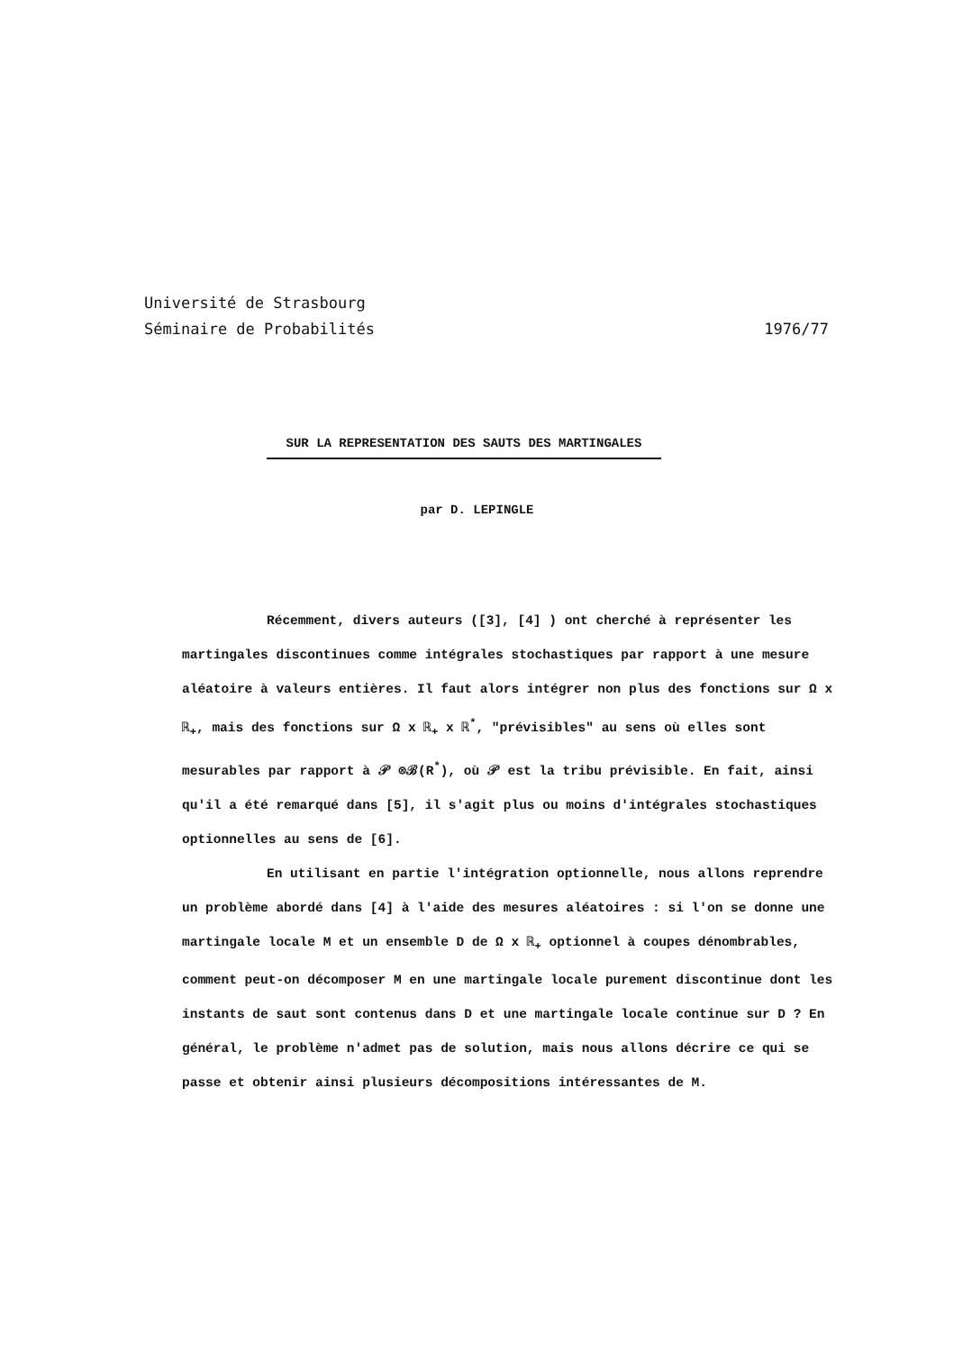Université de Strasbourg
Séminaire de Probabilités 1976/77
SUR LA REPRESENTATION DES SAUTS DES MARTINGALES
par D. LEPINGLE
Récemment, divers auteurs ([3], [4] ) ont cherché à représenter les martingales discontinues comme intégrales stochastiques par rapport à une mesure aléatoire à valeurs entières. Il faut alors intégrer non plus des fonctions sur Ω x ℝ<sub>+</sub>, mais des fonctions sur Ω x ℝ<sub>+</sub> x ℝ<sup>*</sup>, "prévisibles" au sens où elles sont mesurables par rapport à 𝒫 ⊗ℬ(R<sup>*</sup>), où 𝒫 est la tribu prévisible. En fait, ainsi qu'il a été remarqué dans [5], il s'agit plus ou moins d'intégrales stochastiques optionnelles au sens de [6].
En utilisant en partie l'intégration optionnelle, nous allons reprendre un problème abordé dans [4] à l'aide des mesures aléatoires : si l'on se donne une martingale locale M et un ensemble D de Ω x ℝ<sub>+</sub> optionnel à coupes dénombrables, comment peut-on décomposer M en une martingale locale purement discontinue dont les instants de saut sont contenus dans D et une martingale locale continue sur D ? En général, le problème n'admet pas de solution, mais nous allons décrire ce qui se passe et obtenir ainsi plusieurs décompositions intéressantes de M.